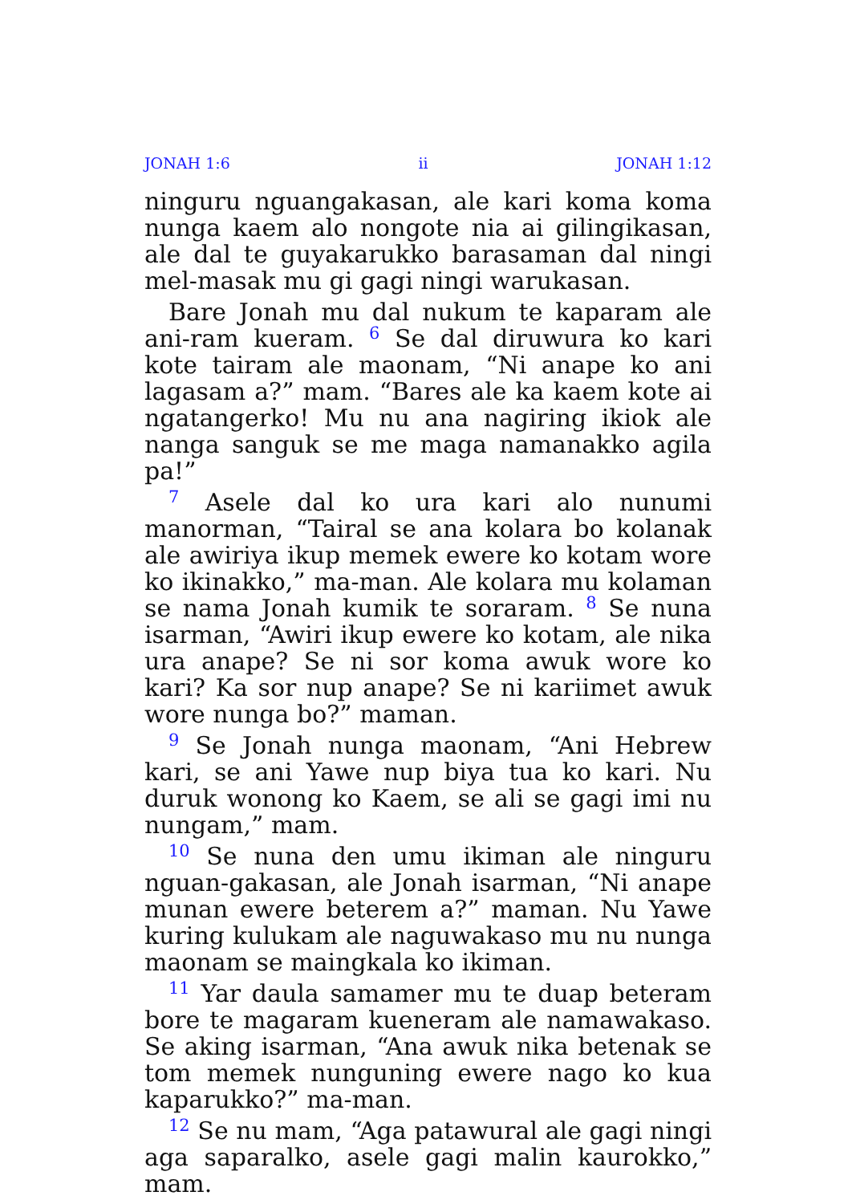JONAH 1:6 ii JONAH 1:12
ninguru nguangakasan, ale kari koma koma nunga kaem alo nongote nia ai gilingikasan, ale dal te guyakarukko barasaman dal ningi mel-masak mu gi gagi ningi warukasan.
Bare Jonah mu dal nukum te kaparam ale ani-ram kueram. <sup>6</sup> Se dal diruwura ko kari kote tairam ale maonam, “Ni anape ko ani lagasam a?” mam. “Bares ale ka kaem kote ai ngatangerko! Mu nu ana nagiring ikiok ale nanga sanguk se me maga namanakko agila pa!”
<sup>7</sup> Asele dal ko ura kari alo nunumi manorman, “Tairal se ana kolara bo kolanak ale awiriya ikup memek ewere ko kotam wore ko ikinakko,” ma-man. Ale kolara mu kolaman se nama Jonah kumik te soraram. <sup>8</sup> Se nuna isarman, “Awiri ikup ewere ko kotam, ale nika ura anape? Se ni sor koma awuk wore ko kari? Ka sor nup anape? Se ni kariimet awuk wore nunga bo?” maman.
<sup>9</sup> Se Jonah nunga maonam, “Ani Hebrew kari, se ani Yawe nup biya tua ko kari. Nu duruk wonong ko Kaem, se ali se gagi imi nu nungam,” mam.
<sup>10</sup> Se nuna den umu ikiman ale ninguru nguan-gakasan, ale Jonah isarman, “Ni anape munan ewere beterem a?” maman. Nu Yawe kuring kulukam ale naguwakaso mu nu nunga maonam se maingkala ko ikiman.
<sup>11</sup> Yar daula samamer mu te duap beteram bore te magaram kueneram ale namawakaso. Se aking isarman, “Ana awuk nika betenak se tom memek nunguning ewere nago ko kua kaparukko?” ma-man.
<sup>12</sup> Se nu mam, “Aga patawural ale gagi ningi aga saparalko, asele gagi malin kaurokko,” mam.